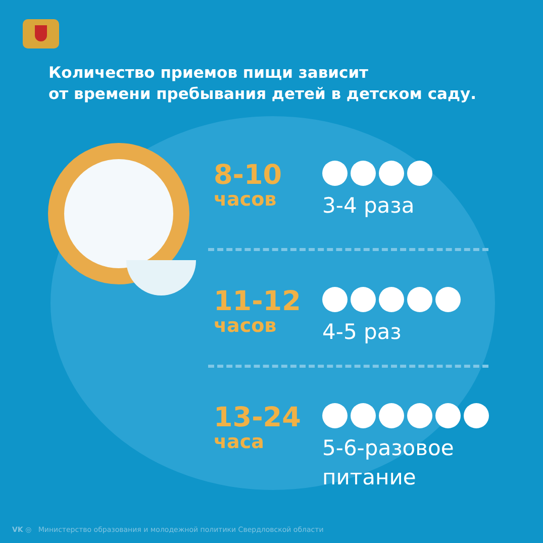Количество приемов пищи зависит
от времени пребывания детей в детском саду.
8-10
часов
3-4 раза
11-12
часов
4-5 раз
13-24
часа
5-6-разовое
питание
VK ◎ Министерство образования и молодежной политики Свердловской области